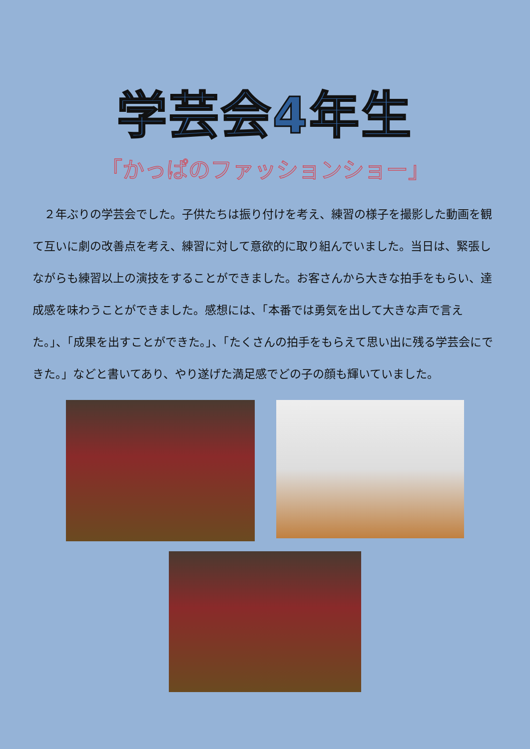学芸会4年生
「かっぱのファッションショー」
　２年ぶりの学芸会でした。子供たちは振り付けを考え、練習の様子を撮影した動画を観て互いに劇の改善点を考え、練習に対して意欲的に取り組んでいました。当日は、緊張しながらも練習以上の演技をすることができました。お客さんから大きな拍手をもらい、達成感を味わうことができました。感想には、「本番では勇気を出して大きな声で言えた。」、「成果を出すことができた。」、「たくさんの拍手をもらえて思い出に残る学芸会にできた。」などと書いてあり、やり遂げた満足感でどの子の顔も輝いていました。